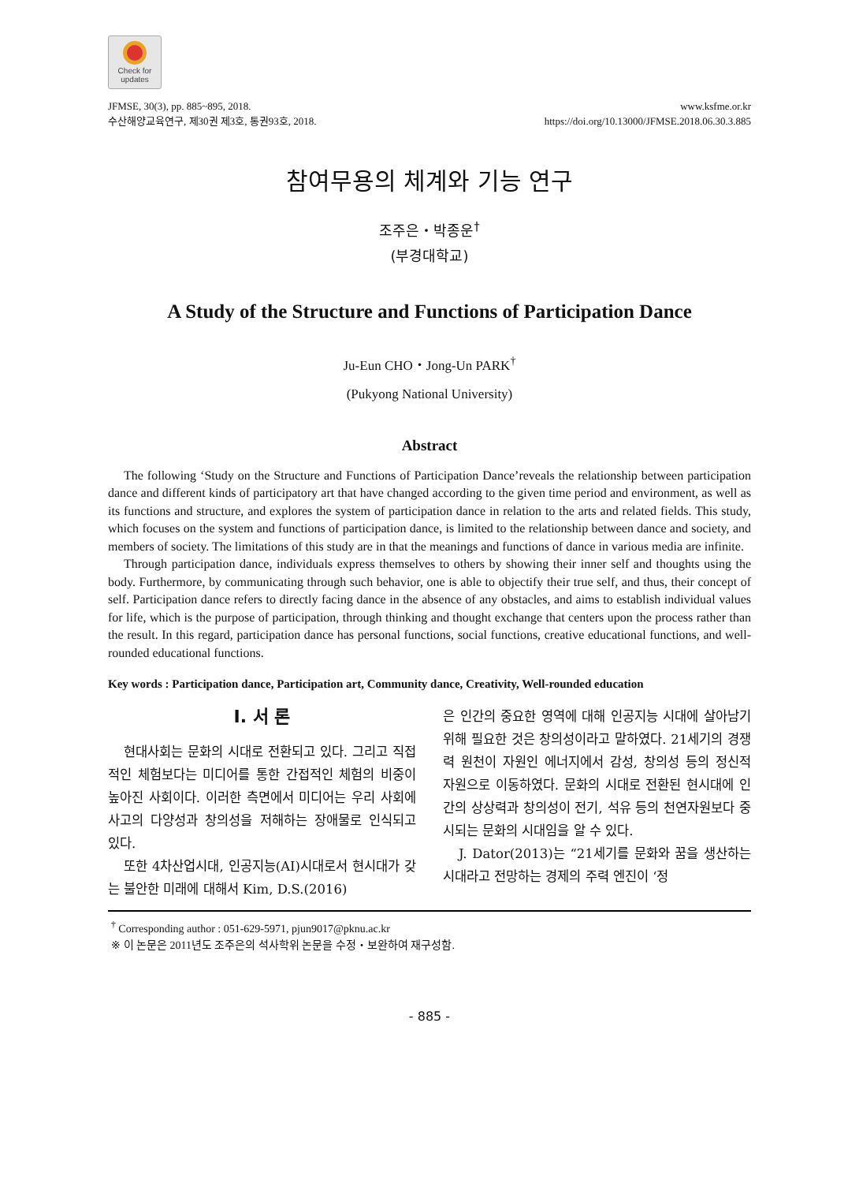Check for
updates
JFMSE, 30(3), pp. 885~895, 2018.
수산해양교육연구, 제30권 제3호, 통권93호, 2018.
www.ksfme.or.kr
https://doi.org/10.13000/JFMSE.2018.06.30.3.885
참여무용의 체계와 기능 연구
조주은・박종운<sup>†</sup>
(부경대학교)
A Study of the Structure and Functions of Participation Dance
Ju-Eun CHO・Jong-Un PARK<sup>†</sup>
(Pukyong National University)
Abstract
The following ‘Study on the Structure and Functions of Participation Dance’reveals the relationship between participation dance and different kinds of participatory art that have changed according to the given time period and environment, as well as its functions and structure, and explores the system of participation dance in relation to the arts and related fields. This study, which focuses on the system and functions of participation dance, is limited to the relationship between dance and society, and members of society. The limitations of this study are in that the meanings and functions of dance in various media are infinite.
Through participation dance, individuals express themselves to others by showing their inner self and thoughts using the body. Furthermore, by communicating through such behavior, one is able to objectify their true self, and thus, their concept of self. Participation dance refers to directly facing dance in the absence of any obstacles, and aims to establish individual values for life, which is the purpose of participation, through thinking and thought exchange that centers upon the process rather than the result. In this regard, participation dance has personal functions, social functions, creative educational functions, and well-rounded educational functions.
Key words : Participation dance, Participation art, Community dance, Creativity, Well-rounded education
Ⅰ. 서 론
현대사회는 문화의 시대로 전환되고 있다. 그리고 직접적인 체험보다는 미디어를 통한 간접적인 체험의 비중이 높아진 사회이다. 이러한 측면에서 미디어는 우리 사회에 사고의 다양성과 창의성을 저해하는 장애물로 인식되고 있다.
또한 4차산업시대, 인공지능(AI)시대로서 현시대가 갖는 불안한 미래에 대해서 Kim, D.S.(2016)
은 인간의 중요한 영역에 대해 인공지능 시대에 살아남기 위해 필요한 것은 창의성이라고 말하였다. 21세기의 경쟁력 원천이 자원인 에너지에서 감성, 창의성 등의 정신적 자원으로 이동하였다. 문화의 시대로 전환된 현시대에 인간의 상상력과 창의성이 전기, 석유 등의 천연자원보다 중시되는 문화의 시대임을 알 수 있다.
J. Dator(2013)는 “21세기를 문화와 꿈을 생산하는 시대라고 전망하는 경제의 주력 엔진이 ‘정
<sup>†</sup> Corresponding author : 051-629-5971, pjun9017@pknu.ac.kr
※ 이 논문은 2011년도 조주은의 석사학위 논문을 수정・보완하여 재구성함.
- 885 -